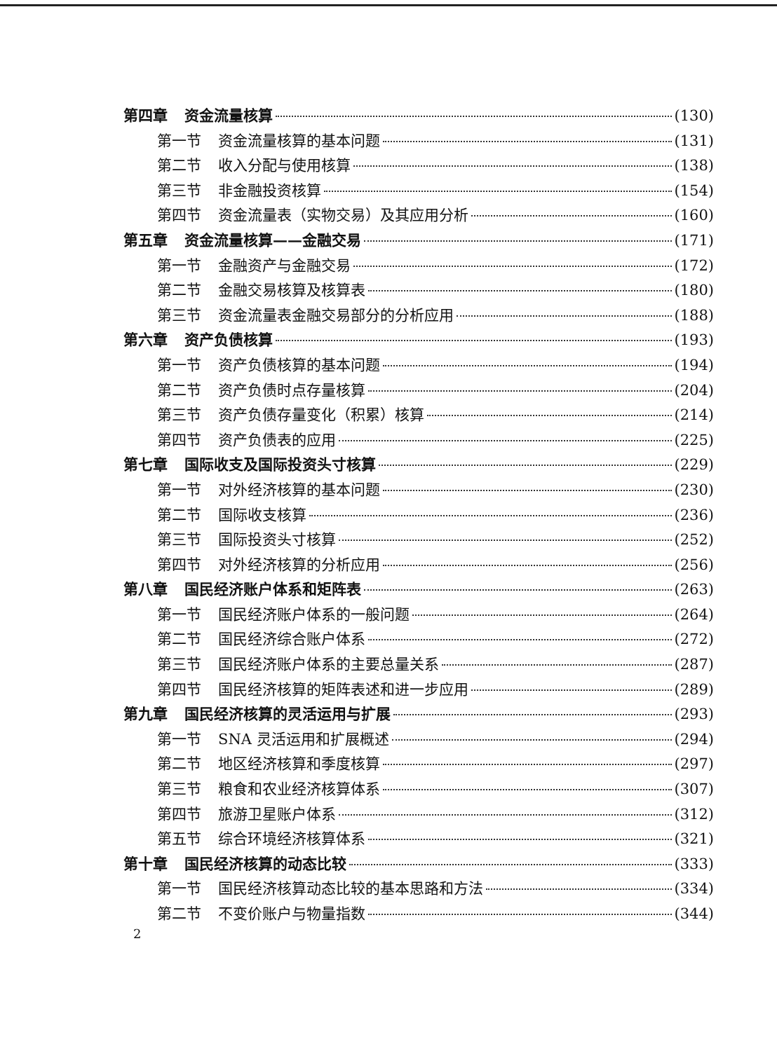第四章 资金流量核算 (130)
第一节 资金流量核算的基本问题 (131)
第二节 收入分配与使用核算 (138)
第三节 非金融投资核算 (154)
第四节 资金流量表（实物交易）及其应用分析 (160)
第五章 资金流量核算——金融交易 (171)
第一节 金融资产与金融交易 (172)
第二节 金融交易核算及核算表 (180)
第三节 资金流量表金融交易部分的分析应用 (188)
第六章 资产负债核算 (193)
第一节 资产负债核算的基本问题 (194)
第二节 资产负债时点存量核算 (204)
第三节 资产负债存量变化（积累）核算 (214)
第四节 资产负债表的应用 (225)
第七章 国际收支及国际投资头寸核算 (229)
第一节 对外经济核算的基本问题 (230)
第二节 国际收支核算 (236)
第三节 国际投资头寸核算 (252)
第四节 对外经济核算的分析应用 (256)
第八章 国民经济账户体系和矩阵表 (263)
第一节 国民经济账户体系的一般问题 (264)
第二节 国民经济综合账户体系 (272)
第三节 国民经济账户体系的主要总量关系 (287)
第四节 国民经济核算的矩阵表述和进一步应用 (289)
第九章 国民经济核算的灵活运用与扩展 (293)
第一节 SNA 灵活运用和扩展概述 (294)
第二节 地区经济核算和季度核算 (297)
第三节 粮食和农业经济核算体系 (307)
第四节 旅游卫星账户体系 (312)
第五节 综合环境经济核算体系 (321)
第十章 国民经济核算的动态比较 (333)
第一节 国民经济核算动态比较的基本思路和方法 (334)
第二节 不变价账户与物量指数 (344)
2